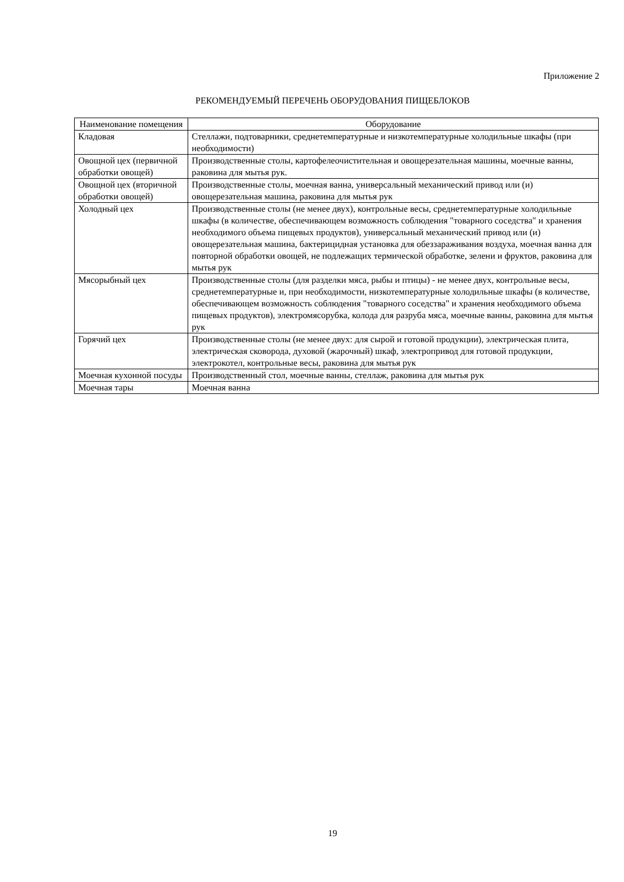Приложение 2
РЕКОМЕНДУЕМЫЙ ПЕРЕЧЕНЬ ОБОРУДОВАНИЯ ПИЩЕБЛОКОВ
| Наименование помещения | Оборудование |
| --- | --- |
| Кладовая | Стеллажи, подтоварники, среднетемпературные и низкотемпературные холодильные шкафы (при необходимости) |
| Овощной цех (первичной обработки овощей) | Производственные столы, картофелеочистительная и овощерезательная машины, моечные ванны, раковина для мытья рук. |
| Овощной цех (вторичной обработки овощей) | Производственные столы, моечная ванна, универсальный механический привод или (и) овощерезательная машина, раковина для мытья рук |
| Холодный цех | Производственные столы (не менее двух), контрольные весы, среднетемпературные холодильные шкафы (в количестве, обеспечивающем возможность соблюдения "товарного соседства" и хранения необходимого объема пищевых продуктов), универсальный механический привод или (и) овощерезательная машина, бактерицидная установка для обеззараживания воздуха, моечная ванна для повторной обработки овощей, не подлежащих термической обработке, зелени и фруктов, раковина для мытья рук |
| Мясорыбный цех | Производственные столы (для разделки мяса, рыбы и птицы) - не менее двух, контрольные весы, среднетемпературные и, при необходимости, низкотемпературные холодильные шкафы (в количестве, обеспечивающем возможность соблюдения "товарного соседства" и хранения необходимого объема пищевых продуктов), электромясорубка, колода для разруба мяса, моечные ванны, раковина для мытья рук |
| Горячий цех | Производственные столы (не менее двух: для сырой и готовой продукции), электрическая плита, электрическая сковорода, духовой (жарочный) шкаф, электропривод для готовой продукции, электрокотел, контрольные весы, раковина для мытья рук |
| Моечная кухонной посуды | Производственный стол, моечные ванны, стеллаж, раковина для мытья рук |
| Моечная тары | Моечная ванна |
19